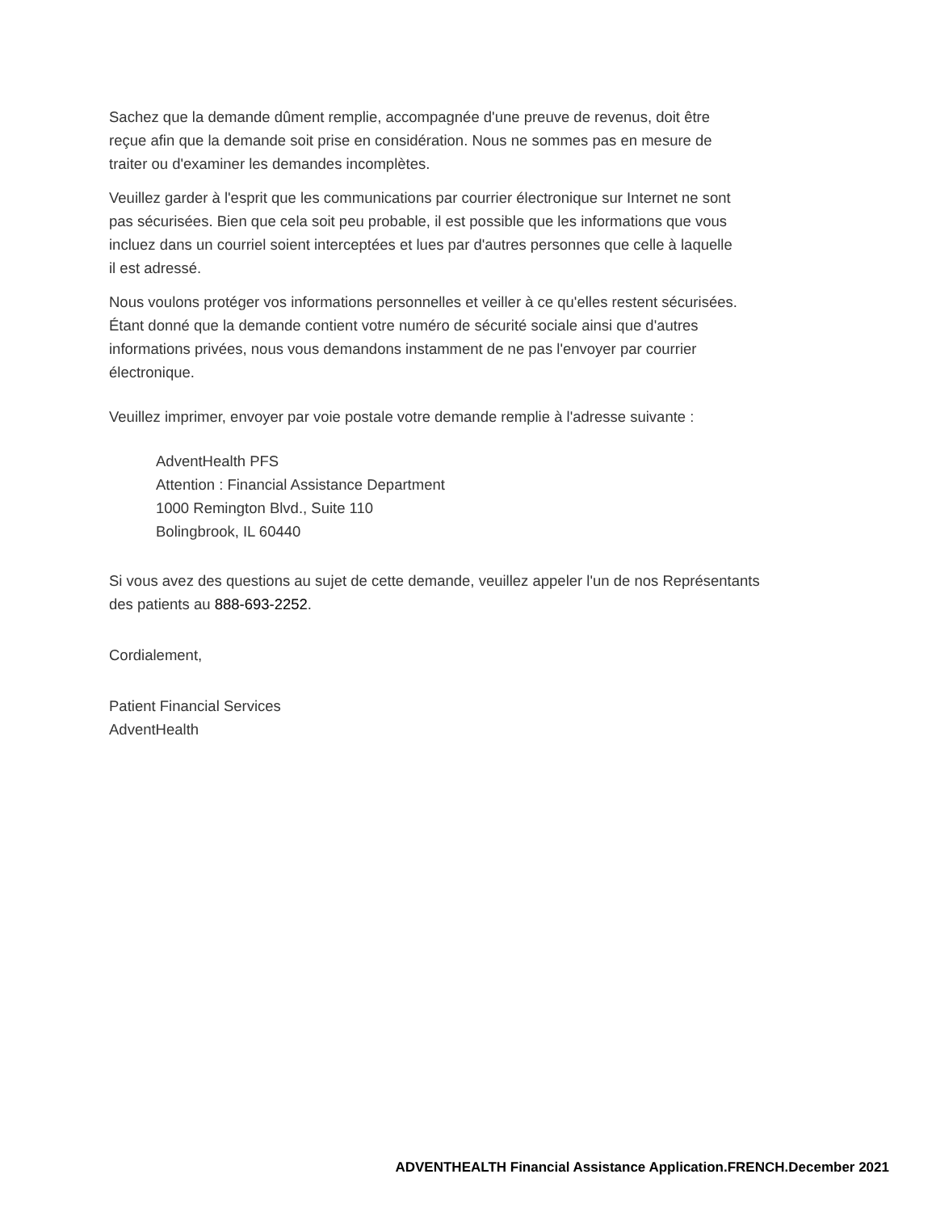Sachez que la demande dûment remplie, accompagnée d'une preuve de revenus, doit être
reçue afin que la demande soit prise en considération. Nous ne sommes pas en mesure de
traiter ou d'examiner les demandes incomplètes.
Veuillez garder à l'esprit que les communications par courrier électronique sur Internet ne sont
pas sécurisées. Bien que cela soit peu probable, il est possible que les informations que vous
incluez dans un courriel soient interceptées et lues par d'autres personnes que celle à laquelle
il est adressé.
Nous voulons protéger vos informations personnelles et veiller à ce qu'elles restent sécurisées.
Étant donné que la demande contient votre numéro de sécurité sociale ainsi que d'autres
informations privées, nous vous demandons instamment de ne pas l'envoyer par courrier
électronique.
Veuillez imprimer, envoyer par voie postale votre demande remplie à l'adresse suivante :
AdventHealth PFS
Attention : Financial Assistance Department
1000 Remington Blvd., Suite 110
Bolingbrook, IL 60440
Si vous avez des questions au sujet de cette demande, veuillez appeler l'un de nos Représentants
des patients au 888-693-2252.
Cordialement,
Patient Financial Services
AdventHealth
ADVENTHEALTH Financial Assistance Application.FRENCH.December 2021